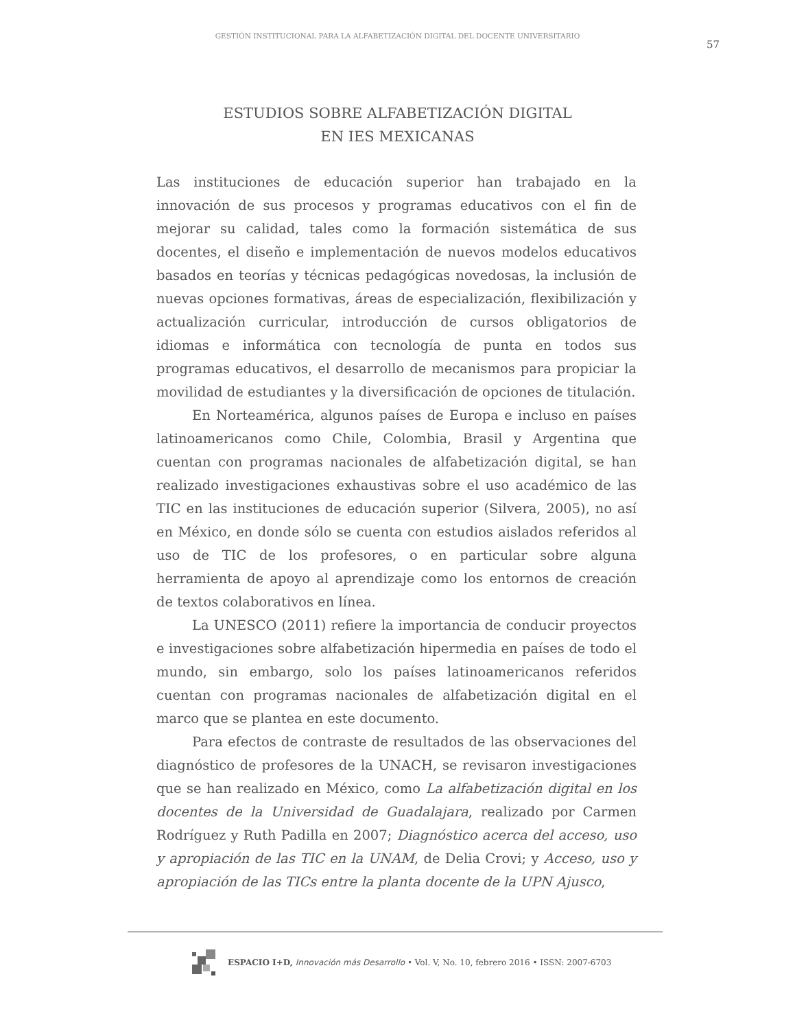GESTIÓN INSTITUCIONAL PARA LA ALFABETIZACIÓN DIGITAL DEL DOCENTE UNIVERSITARIO
57
ESTUDIOS SOBRE ALFABETIZACIÓN DIGITAL
EN IES MEXICANAS
Las instituciones de educación superior han trabajado en la innovación de sus procesos y programas educativos con el fin de mejorar su calidad, tales como la formación sistemática de sus docentes, el diseño e implementación de nuevos modelos educativos basados en teorías y técnicas pedagógicas novedosas, la inclusión de nuevas opciones formativas, áreas de especialización, flexibilización y actualización curricular, introducción de cursos obligatorios de idiomas e informática con tecnología de punta en todos sus programas educativos, el desarrollo de mecanismos para propiciar la movilidad de estudiantes y la diversificación de opciones de titulación.
En Norteamérica, algunos países de Europa e incluso en países latinoamericanos como Chile, Colombia, Brasil y Argentina que cuentan con programas nacionales de alfabetización digital, se han realizado investigaciones exhaustivas sobre el uso académico de las TIC en las instituciones de educación superior (Silvera, 2005), no así en México, en donde sólo se cuenta con estudios aislados referidos al uso de TIC de los profesores, o en particular sobre alguna herramienta de apoyo al aprendizaje como los entornos de creación de textos colaborativos en línea.
La UNESCO (2011) refiere la importancia de conducir proyectos e investigaciones sobre alfabetización hipermedia en países de todo el mundo, sin embargo, solo los países latinoamericanos referidos cuentan con programas nacionales de alfabetización digital en el marco que se plantea en este documento.
Para efectos de contraste de resultados de las observaciones del diagnóstico de profesores de la UNACH, se revisaron investigaciones que se han realizado en México, como La alfabetización digital en los docentes de la Universidad de Guadalajara, realizado por Carmen Rodríguez y Ruth Padilla en 2007; Diagnóstico acerca del acceso, uso y apropiación de las TIC en la UNAM, de Delia Crovi; y Acceso, uso y apropiación de las TICs entre la planta docente de la UPN Ajusco,
ESPACIO I+D, Innovación más Desarrollo • Vol. V, No. 10, febrero 2016 • ISSN: 2007-6703